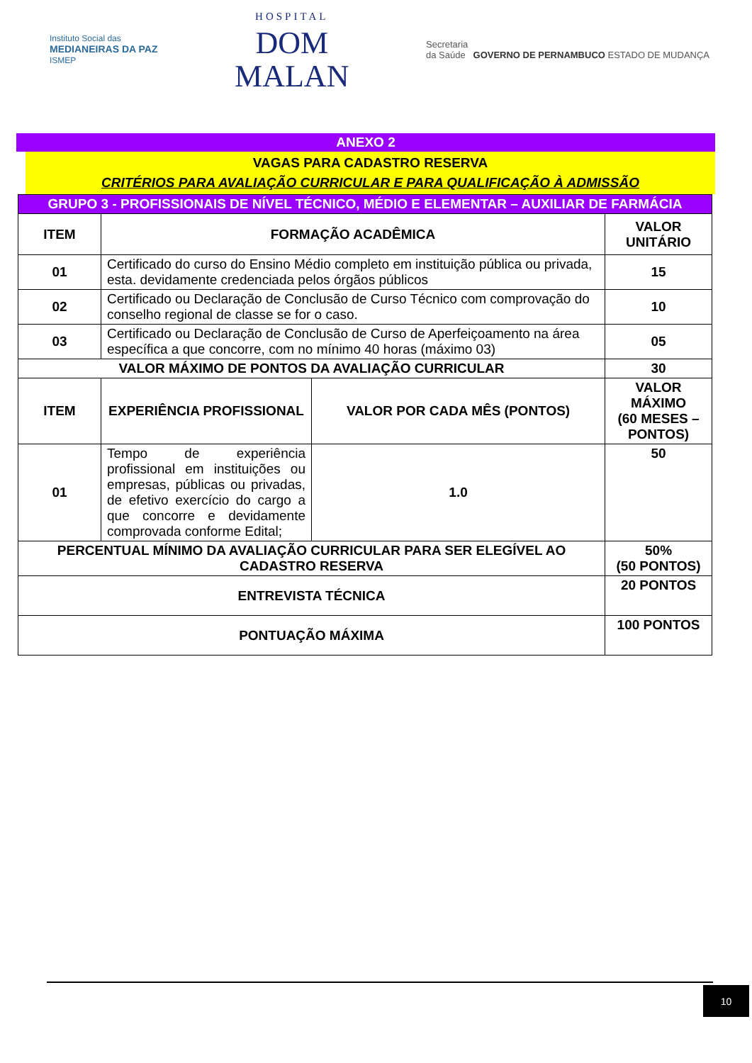Instituto Social das
MEDIANEIRAS DA PAZ
ISMEP
HOSPITAL
DOM
MALAN
Secretaria
da Saúde GOVERNO DE PERNAMBUCO ESTADO DE MUDANÇA
ANEXO 2
VAGAS PARA CADASTRO RESERVA
CRITÉRIOS PARA AVALIAÇÃO CURRICULAR E PARA QUALIFICAÇÃO À ADMISSÃO
| GRUPO 3 - PROFISSIONAIS DE NÍVEL TÉCNICO, MÉDIO E ELEMENTAR – AUXILIAR DE FARMÁCIA | | | |
| ITEM | FORMAÇÃO ACADÊMICA | | VALOR UNITÁRIO |
| 01 | Certificado do curso do Ensino Médio completo em instituição pública ou privada, esta. devidamente credenciada pelos órgãos públicos | | 15 |
| 02 | Certificado ou Declaração de Conclusão de Curso Técnico com comprovação do conselho regional de classe se for o caso. | | 10 |
| 03 | Certificado ou Declaração de Conclusão de Curso de Aperfeiçoamento na área específica a que concorre, com no mínimo 40 horas (máximo 03) | | 05 |
| VALOR MÁXIMO DE PONTOS DA AVALIAÇÃO CURRICULAR | | | 30 |
| ITEM | EXPERIÊNCIA PROFISSIONAL | VALOR POR CADA MÊS (PONTOS) | VALOR MÁXIMO (60 MESES – PONTOS) |
| 01 | Tempo de experiência profissional em instituições ou empresas, públicas ou privadas, de efetivo exercício do cargo a que concorre e devidamente comprovada conforme Edital; | 1.0 | 50 |
| PERCENTUAL MÍNIMO DA AVALIAÇÃO CURRICULAR PARA SER ELEGÍVEL AO CADASTRO RESERVA | | | 50% (50 PONTOS) |
| ENTREVISTA TÉCNICA | | | 20 PONTOS |
| PONTUAÇÃO MÁXIMA | | | 100 PONTOS |
10